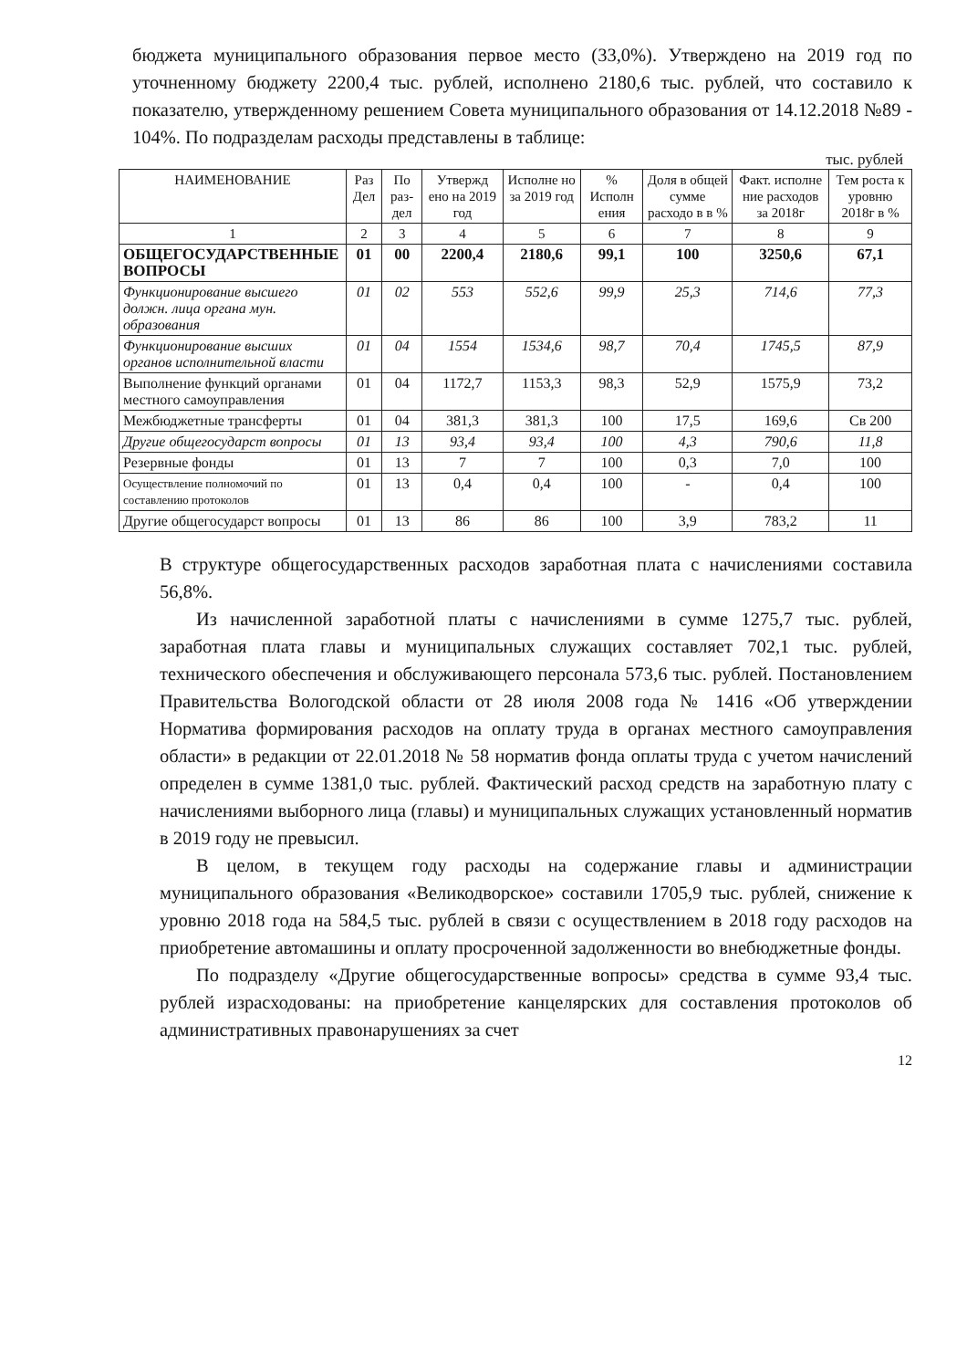бюджета муниципального образования первое место (33,0%). Утверждено на 2019 год по уточненному бюджету 2200,4 тыс. рублей, исполнено 2180,6 тыс. рублей, что составило к показателю, утвержденному решением Совета муниципального образования от 14.12.2018 №89 - 104%. По подразделам расходы представлены в таблице:
тыс. рублей
| НАИМЕНОВАНИЕ | Раз Дел | По раз-дел | Утвержд ено на 2019 год | Исполне но за 2019 год | % Исполн ения | Доля в общей сумме расходо в в % | Факт. исполне ние расходов за 2018г | Тем роста к уровню 2018г в % |
| --- | --- | --- | --- | --- | --- | --- | --- | --- |
| 1 | 2 | 3 | 4 | 5 | 6 | 7 | 8 | 9 |
| ОБЩЕГОСУДАРСТВЕННЫЕ ВОПРОСЫ | 01 | 00 | 2200,4 | 2180,6 | 99,1 | 100 | 3250,6 | 67,1 |
| Функционирование высшего должн. лица органа мун. образования | 01 | 02 | 553 | 552,6 | 99,9 | 25,3 | 714,6 | 77,3 |
| Функционирование высших органов исполнительной власти | 01 | 04 | 1554 | 1534,6 | 98,7 | 70,4 | 1745,5 | 87,9 |
| Выполнение функций органами местного самоуправления | 01 | 04 | 1172,7 | 1153,3 | 98,3 | 52,9 | 1575,9 | 73,2 |
| Межбюджетные трансферты | 01 | 04 | 381,3 | 381,3 | 100 | 17,5 | 169,6 | Св 200 |
| Другие общегосударст вопросы | 01 | 13 | 93,4 | 93,4 | 100 | 4,3 | 790,6 | 11,8 |
| Резервные фонды | 01 | 13 | 7 | 7 | 100 | 0,3 | 7,0 | 100 |
| Осуществление полномочий по составлению протоколов | 01 | 13 | 0,4 | 0,4 | 100 | - | 0,4 | 100 |
| Другие общегосударст вопросы | 01 | 13 | 86 | 86 | 100 | 3,9 | 783,2 | 11 |
В структуре общегосударственных расходов заработная плата с начислениями составила 56,8%.
Из начисленной заработной платы с начислениями в сумме 1275,7 тыс. рублей, заработная плата главы и муниципальных служащих составляет 702,1 тыс. рублей, технического обеспечения и обслуживающего персонала 573,6 тыс. рублей. Постановлением Правительства Вологодской области от 28 июля 2008 года № 1416 «Об утверждении Норматива формирования расходов на оплату труда в органах местного самоуправления области» в редакции от 22.01.2018 № 58 норматив фонда оплаты труда с учетом начислений определен в сумме 1381,0 тыс. рублей. Фактический расход средств на заработную плату с начислениями выборного лица (главы) и муниципальных служащих установленный норматив в 2019 году не превысил.
В целом, в текущем году расходы на содержание главы и администрации муниципального образования «Великодворское» составили 1705,9 тыс. рублей, снижение к уровню 2018 года на 584,5 тыс. рублей в связи с осуществлением в 2018 году расходов на приобретение автомашины и оплату просроченной задолженности во внебюджетные фонды.
По подразделу «Другие общегосударственные вопросы» средства в сумме 93,4 тыс. рублей израсходованы: на приобретение канцелярских для составления протоколов об административных правонарушениях за счет
12